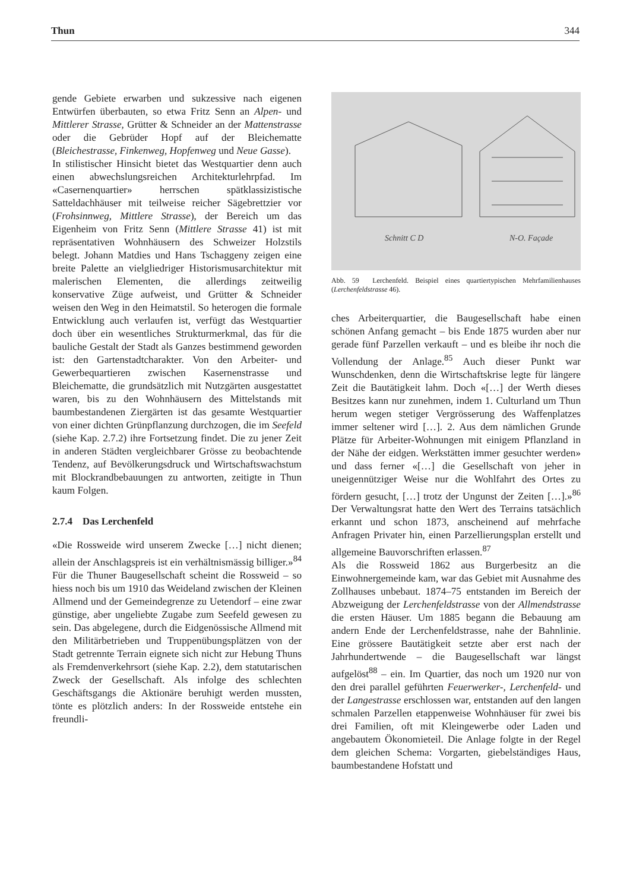Thun 344
gende Gebiete erwarben und sukzessive nach eigenen Entwürfen überbauten, so etwa Fritz Senn an Alpen- und Mittlerer Strasse, Grütter & Schneider an der Mattenstrasse oder die Gebrüder Hopf auf der Bleichematte (Bleichestrasse, Finkenweg, Hopfenweg und Neue Gasse).
In stilistischer Hinsicht bietet das Westquartier denn auch einen abwechslungsreichen Architekturlehrpfad. Im «Casernenquartier» herrschen spätklassizistische Satteldachhäuser mit teilweise reicher Sägebrettzier vor (Frohsinnweg, Mittlere Strasse), der Bereich um das Eigenheim von Fritz Senn (Mittlere Strasse 41) ist mit repräsentativen Wohnhäusern des Schweizer Holzstils belegt. Johann Matdies und Hans Tschaggeny zeigen eine breite Palette an vielgliedriger Historismusarchitektur mit malerischen Elementen, die allerdings zeitweilig konservative Züge aufweist, und Grütter & Schneider weisen den Weg in den Heimatstil. So heterogen die formale Entwicklung auch verlaufen ist, verfügt das Westquartier doch über ein wesentliches Strukturmerkmal, das für die bauliche Gestalt der Stadt als Ganzes bestimmend geworden ist: den Gartenstadtcharakter. Von den Arbeiter- und Gewerbequartieren zwischen Kasernenstrasse und Bleichematte, die grundsätzlich mit Nutzgärten ausgestattet waren, bis zu den Wohnhäusern des Mittelstands mit baumbestandenen Ziergärten ist das gesamte Westquartier von einer dichten Grünpflanzung durchzogen, die im Seefeld (siehe Kap. 2.7.2) ihre Fortsetzung findet. Die zu jener Zeit in anderen Städten vergleichbarer Grösse zu beobachtende Tendenz, auf Bevölkerungsdruck und Wirtschaftswachstum mit Blockrandbebauungen zu antworten, zeitigte in Thun kaum Folgen.
2.7.4 Das Lerchenfeld
«Die Rossweide wird unserem Zwecke […] nicht dienen; allein der Anschlagspreis ist ein verhältnismässig billiger.»<sup>84</sup> Für die Thuner Baugesellschaft scheint die Rossweid – so hiess noch bis um 1910 das Weideland zwischen der Kleinen Allmend und der Gemeindegrenze zu Uetendorf – eine zwar günstige, aber ungeliebte Zugabe zum Seefeld gewesen zu sein. Das abgelegene, durch die Eidgenössische Allmend mit den Militärbetrieben und Truppenübungsplätzen von der Stadt getrennte Terrain eignete sich nicht zur Hebung Thuns als Fremdenverkehrsort (siehe Kap. 2.2), dem statutarischen Zweck der Gesellschaft. Als infolge des schlechten Geschäftsgangs die Aktionäre beruhigt werden mussten, tönte es plötzlich anders: In der Rossweide entstehe ein freundli-
Schnitt C D
N-O. Façade
Abb. 59 Lerchenfeld. Beispiel eines quartiertypischen Mehrfamilienhauses (Lerchenfeldstrasse 46).
ches Arbeiterquartier, die Baugesellschaft habe einen schönen Anfang gemacht – bis Ende 1875 wurden aber nur gerade fünf Parzellen verkauft – und es bleibe ihr noch die Vollendung der Anlage.<sup>85</sup> Auch dieser Punkt war Wunschdenken, denn die Wirtschaftskrise legte für längere Zeit die Bautätigkeit lahm. Doch «[…] der Werth dieses Besitzes kann nur zunehmen, indem 1. Culturland um Thun herum wegen stetiger Vergrösserung des Waffenplatzes immer seltener wird […]. 2. Aus dem nämlichen Grunde Plätze für Arbeiter-Wohnungen mit einigem Pflanzland in der Nähe der eidgen. Werkstätten immer gesuchter werden» und dass ferner «[…] die Gesellschaft von jeher in uneigennütziger Weise nur die Wohlfahrt des Ortes zu fördern gesucht, […] trotz der Ungunst der Zeiten […].»<sup>86</sup> Der Verwaltungsrat hatte den Wert des Terrains tatsächlich erkannt und schon 1873, anscheinend auf mehrfache Anfragen Privater hin, einen Parzellierungsplan erstellt und allgemeine Bauvorschriften erlassen.<sup>87</sup>
Als die Rossweid 1862 aus Burgerbesitz an die Einwohnergemeinde kam, war das Gebiet mit Ausnahme des Zollhauses unbebaut. 1874–75 entstanden im Bereich der Abzweigung der Lerchenfeldstrasse von der Allmendstrasse die ersten Häuser. Um 1885 begann die Bebauung am andern Ende der Lerchenfeldstrasse, nahe der Bahnlinie. Eine grössere Bautätigkeit setzte aber erst nach der Jahrhundertwende – die Baugesellschaft war längst aufgelöst<sup>88</sup> – ein. Im Quartier, das noch um 1920 nur von den drei parallel geführten Feuerwerker-, Lerchenfeld- und der Langestrasse erschlossen war, entstanden auf den langen schmalen Parzellen etappenweise Wohnhäuser für zwei bis drei Familien, oft mit Kleingewerbe oder Laden und angebautem Ökonomieteil. Die Anlage folgte in der Regel dem gleichen Schema: Vorgarten, giebelständiges Haus, baumbestandene Hofstatt und